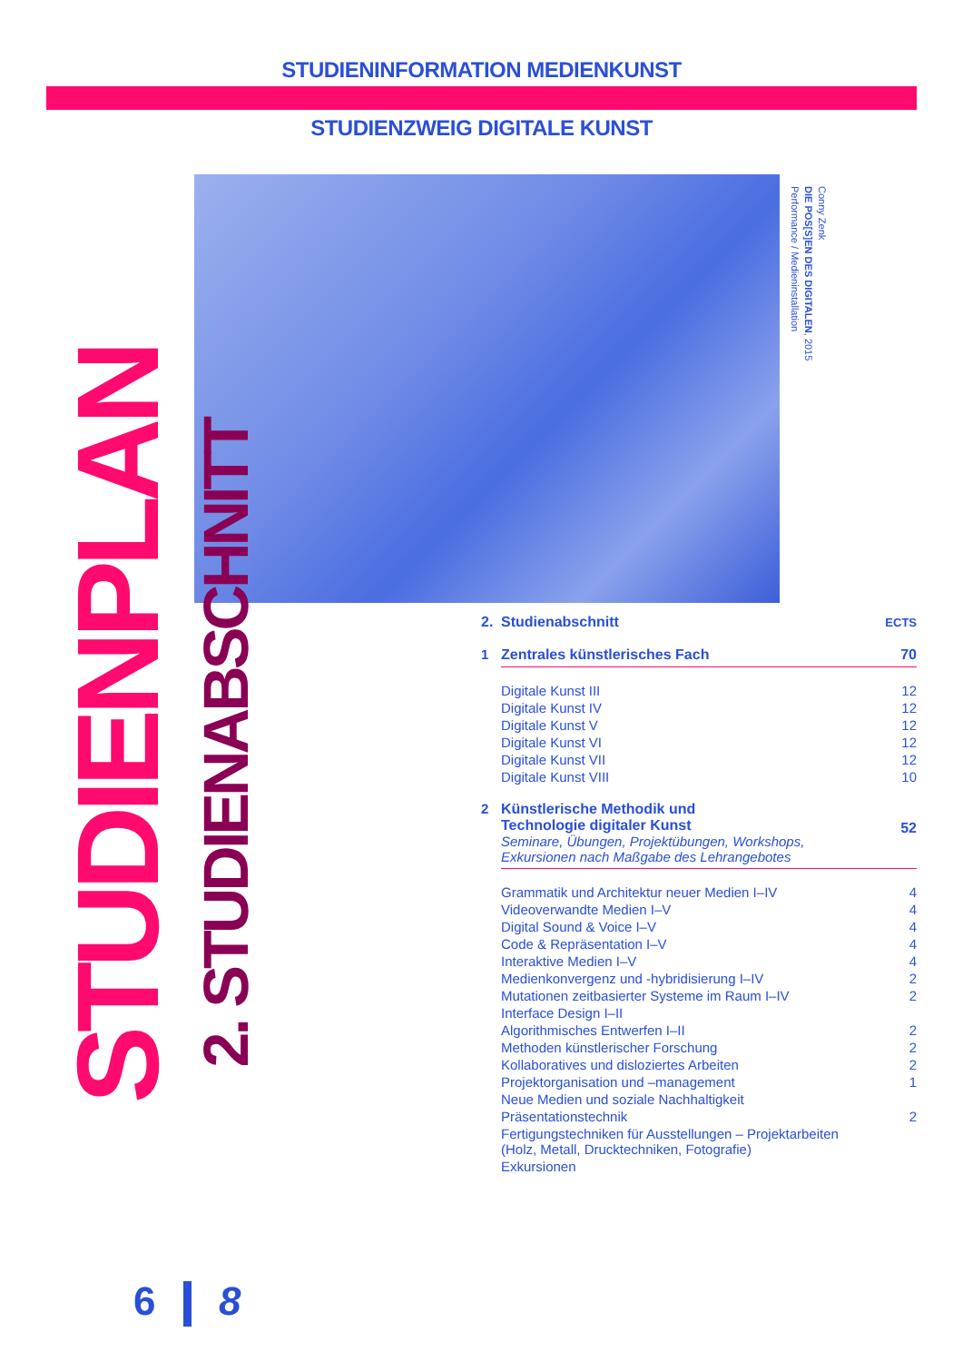STUDIENINFORMATION MEDIENKUNST
STUDIENZWEIG DIGITALE KUNST
STUDIENPLAN
2. STUDIENABSCHNITT
Conny Zenk
DIE POS[S]EN DES DIGITALEN, 2015
Performance / Medieninstallation
| 2. | Studienabschnitt | ECTS |
| 1 | Zentrales künstlerisches Fach | 70 |
| | Digitale Kunst III | 12 |
| | Digitale Kunst IV | 12 |
| | Digitale Kunst V | 12 |
| | Digitale Kunst VI | 12 |
| | Digitale Kunst VII | 12 |
| | Digitale Kunst VIII | 10 |
| 2 | Künstlerische Methodik und Technologie digitaler Kunst Seminare, Übungen, Projektübungen, Workshops, Exkursionen nach Maßgabe des Lehrangebotes | 52 |
| | Grammatik und Architektur neuer Medien I–IV | 4 |
| | Videoverwandte Medien I–V | 4 |
| | Digital Sound & Voice I–V | 4 |
| | Code & Repräsentation I–V | 4 |
| | Interaktive Medien I–V | 4 |
| | Medienkonvergenz und -hybridisierung I–IV | 2 |
| | Mutationen zeitbasierter Systeme im Raum I–IV | 2 |
| | Interface Design I–II | |
| | Algorithmisches Entwerfen I–II | 2 |
| | Methoden künstlerischer Forschung | 2 |
| | Kollaboratives und disloziertes Arbeiten | 2 |
| | Projektorganisation und –management | 1 |
| | Neue Medien und soziale Nachhaltigkeit | |
| | Präsentationstechnik | 2 |
| | Fertigungstechniken für Ausstellungen – Projektarbeiten (Holz, Metall, Drucktechniken, Fotografie) | |
| | Exkursionen | |
6 8